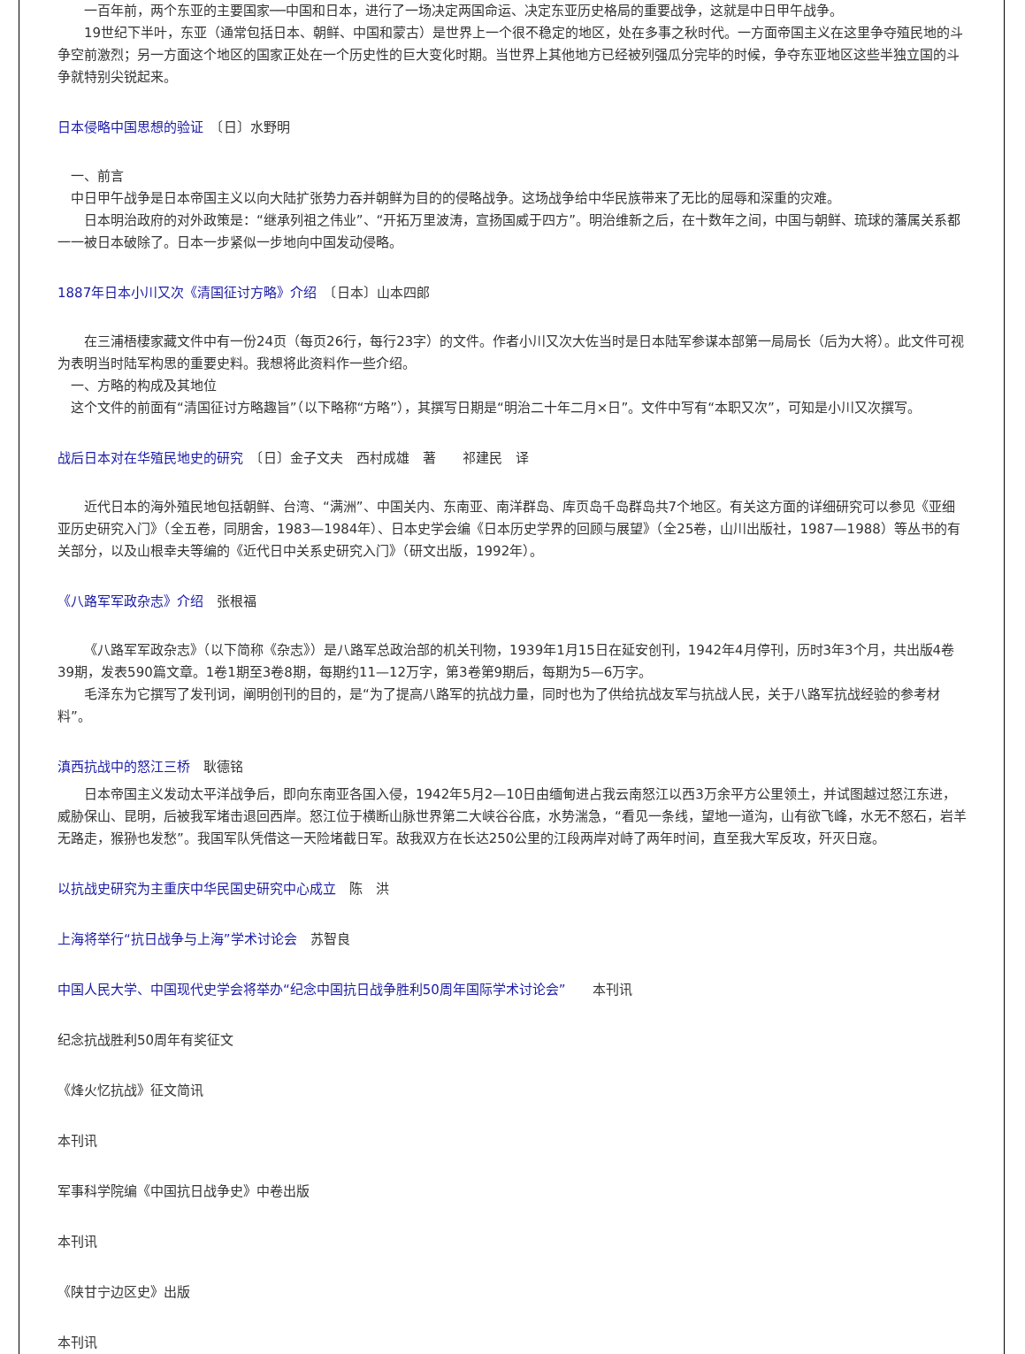一百年前，两个东亚的主要国家──中国和日本，进行了一场决定两国命运、决定东亚历史格局的重要战争，这就是中日甲午战争。
19世纪下半叶，东亚（通常包括日本、朝鲜、中国和蒙古）是世界上一个很不稳定的地区，处在多事之秋时代。一方面帝国主义在这里争夺殖民地的斗争空前激烈；另一方面这个地区的国家正处在一个历史性的巨大变化时期。当世界上其他地方已经被列强瓜分完毕的时候，争夺东亚地区这些半独立国的斗争就特别尖锐起来。
日本侵略中国思想的验证　〔日〕水野明
一、前言
中日甲午战争是日本帝国主义以向大陆扩张势力吞并朝鲜为目的的侵略战争。这场战争给中华民族带来了无比的屈辱和深重的灾难。
日本明治政府的对外政策是：“继承列祖之伟业”、“开拓万里波涛，宣扬国威于四方”。明治维新之后，在十数年之间，中国与朝鲜、琉球的藩属关系都一一被日本破除了。日本一步紧似一步地向中国发动侵略。
1887年日本小川又次《清国征讨方略》介绍　〔日本〕山本四郎
在三浦梧棲家藏文件中有一份24页（每页26行，每行23字）的文件。作者小川又次大佐当时是日本陆军参谋本部第一局局长（后为大将）。此文件可视为表明当时陆军构思的重要史料。我想将此资料作一些介绍。
一、方略的构成及其地位
这个文件的前面有“清国征讨方略趣旨”（以下略称“方略”），其撰写日期是“明治二十年二月×日”。文件中写有“本职又次”，可知是小川又次撰写。
战后日本对在华殖民地史的研究　〔日〕金子文夫　西村成雄　著　　祁建民　译
近代日本的海外殖民地包括朝鲜、台湾、“满洲”、中国关内、东南亚、南洋群岛、库页岛千岛群岛共7个地区。有关这方面的详细研究可以参见《亚细亚历史研究入门》（全五卷，同朋舍，1983—1984年）、日本史学会编《日本历史学界的回顾与展望》（全25卷，山川出版社，1987—1988）等丛书的有关部分，以及山根幸夫等编的《近代日中关系史研究入门》（研文出版，1992年）。
《八路军军政杂志》介绍　张根福
《八路军军政杂志》（以下简称《杂志》）是八路军总政治部的机关刊物，1939年1月15日在延安创刊，1942年4月停刊，历时3年3个月，共出版4卷39期，发表590篇文章。1卷1期至3卷8期，每期约11—12万字，第3卷第9期后，每期为5—6万字。
毛泽东为它撰写了发刊词，阐明创刊的目的，是“为了提高八路军的抗战力量，同时也为了供给抗战友军与抗战人民，关于八路军抗战经验的参考材料”。
滇西抗战中的怒江三桥　耿德铭
日本帝国主义发动太平洋战争后，即向东南亚各国入侵，1942年5月2—10日由缅甸进占我云南怒江以西3万余平方公里领土，并试图越过怒江东进，威胁保山、昆明，后被我军堵击退回西岸。怒江位于横断山脉世界第二大峡谷谷底，水势湍急，“看见一条线，望地一道沟，山有欲飞峰，水无不怒石，岩羊无路走，猴狲也发愁”。我国军队凭借这一天险堵截日军。敌我双方在长达250公里的江段两岸对峙了两年时间，直至我大军反攻，歼灭日寇。
以抗战史研究为主重庆中华民国史研究中心成立　陈　洪
上海将举行“抗日战争与上海”学术讨论会　苏智良
中国人民大学、中国现代史学会将举办“纪念中国抗日战争胜利50周年国际学术讨论会”　　本刊讯
纪念抗战胜利50周年有奖征文
《烽火忆抗战》征文简讯
本刊讯
军事科学院编《中国抗日战争史》中卷出版
本刊讯
《陕甘宁边区史》出版
本刊讯